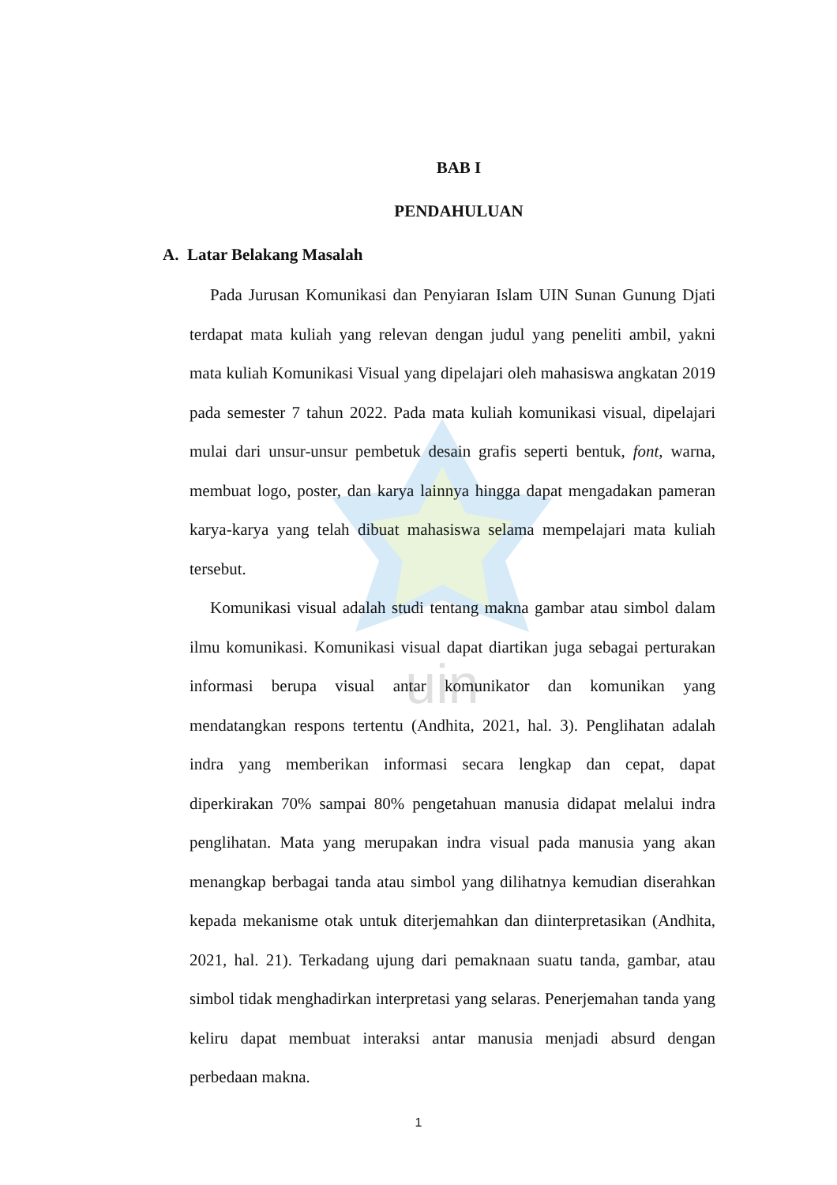uin
BAB I
PENDAHULUAN
A. Latar Belakang Masalah
Pada Jurusan Komunikasi dan Penyiaran Islam UIN Sunan Gunung Djati terdapat mata kuliah yang relevan dengan judul yang peneliti ambil, yakni mata kuliah Komunikasi Visual yang dipelajari oleh mahasiswa angkatan 2019 pada semester 7 tahun 2022. Pada mata kuliah komunikasi visual, dipelajari mulai dari unsur-unsur pembetuk desain grafis seperti bentuk, font, warna, membuat logo, poster, dan karya lainnya hingga dapat mengadakan pameran karya-karya yang telah dibuat mahasiswa selama mempelajari mata kuliah tersebut.
Komunikasi visual adalah studi tentang makna gambar atau simbol dalam ilmu komunikasi. Komunikasi visual dapat diartikan juga sebagai perturakan informasi berupa visual antar komunikator dan komunikan yang mendatangkan respons tertentu (Andhita, 2021, hal. 3). Penglihatan adalah indra yang memberikan informasi secara lengkap dan cepat, dapat diperkirakan 70% sampai 80% pengetahuan manusia didapat melalui indra penglihatan. Mata yang merupakan indra visual pada manusia yang akan menangkap berbagai tanda atau simbol yang dilihatnya kemudian diserahkan kepada mekanisme otak untuk diterjemahkan dan diinterpretasikan (Andhita, 2021, hal. 21). Terkadang ujung dari pemaknaan suatu tanda, gambar, atau simbol tidak menghadirkan interpretasi yang selaras. Penerjemahan tanda yang keliru dapat membuat interaksi antar manusia menjadi absurd dengan perbedaan makna.
1